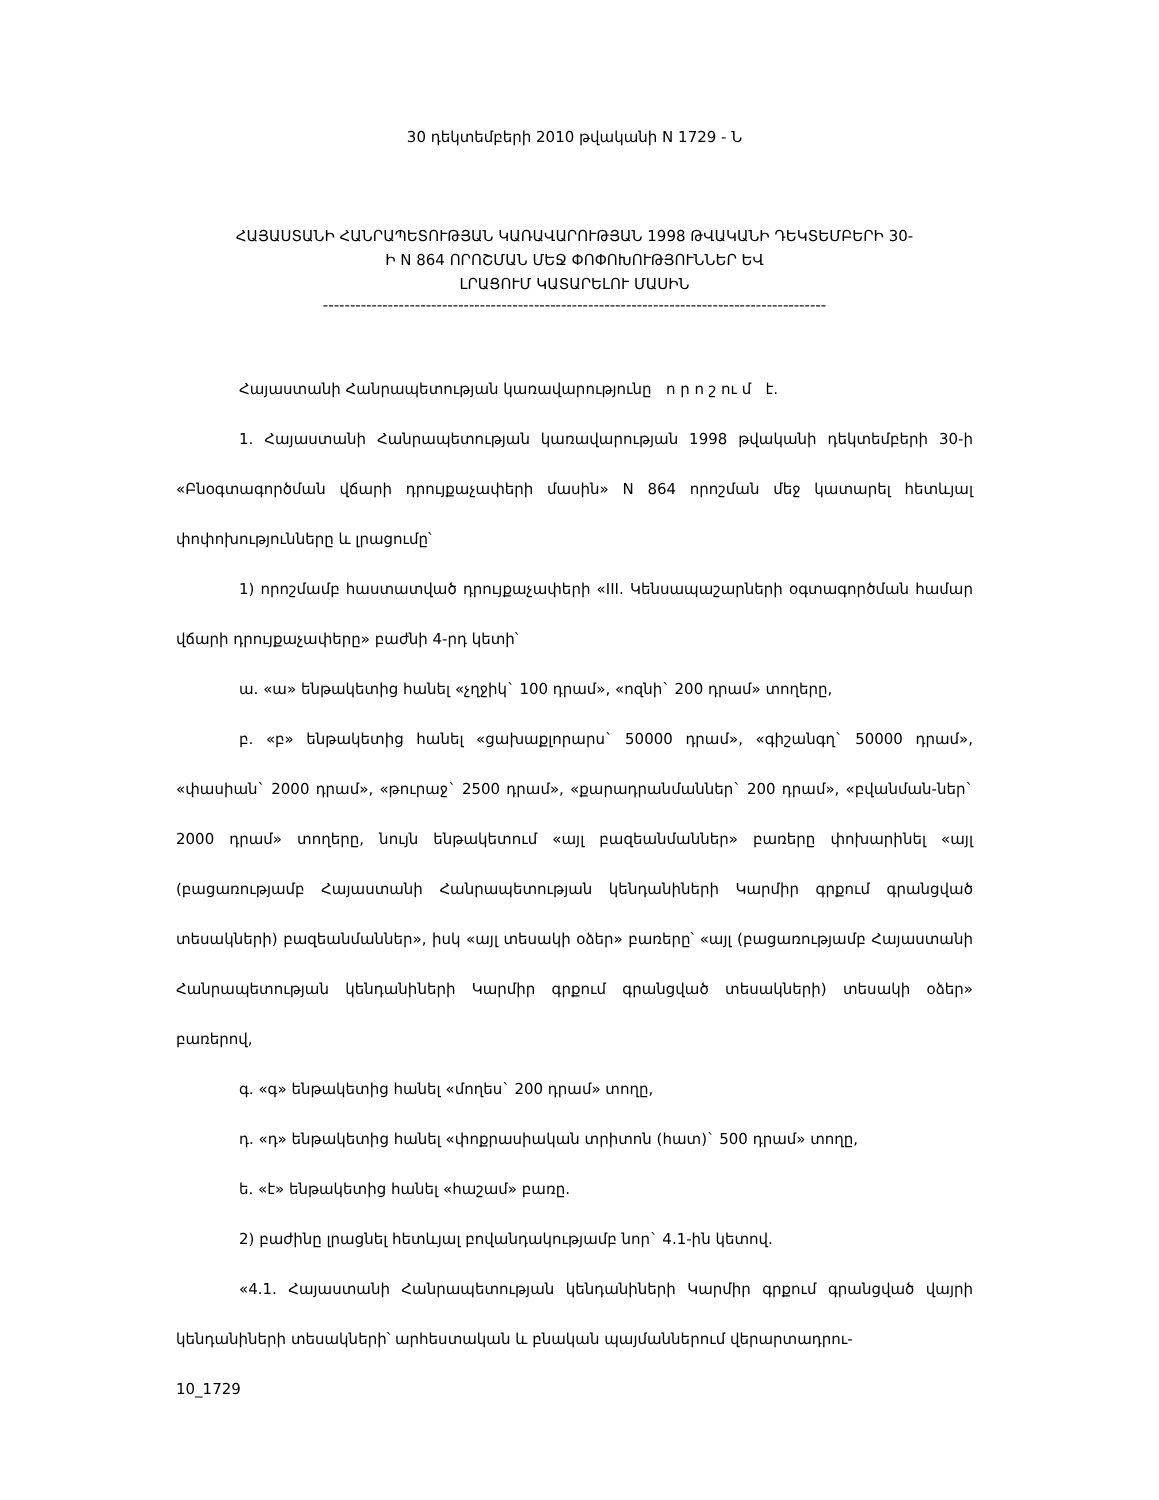30 դեկտեմբերի 2010 թվականի N 1729 - Ն
ՀԱՅԱՍՏԱՆԻ ՀԱՆՐԱՊԵՏՈՒԹՅԱՆ ԿԱՌԱՎԱՐՈՒԹՅԱՆ 1998 ԹՎԱԿԱՆԻ ԴԵԿՏԵՄԲԵՐԻ 30-
Ի N 864 ՈՐՈՇՄԱՆ ՄԵՋ ՓՈՓՈԽՈՒԹՅՈՒՆՆԵՐ ԵՎ
ԼՐԱՑՈՒՄ ԿԱՏԱՐԵԼՈՒ ՄԱՍԻՆ
---------------------------------------------------------------------------------------------
Հայաստանի Հանրապետության կառավարությունը ո ր ո շ ու մ է.
1. Հայաստանի Հանրապետության կառավարության 1998 թվականի դեկտեմբերի 30-ի «Բնօգտագործման վճարի դրույքաչափերի մասին» N 864 որոշման մեջ կատարել հետևյալ փոփոխությունները և լրացումը՝
1) որոշմամբ հաստատված դրույքաչափերի «III. Կենսապաշարների օգտագործման համար վճարի դրույքաչափերը» բաժնի 4-րդ կետի՝
ա. «ա» ենթակետից հանել «չղջիկ` 100 դրամ», «ոզնի` 200 դրամ» տողերը,
բ. «բ» ենթակետից հանել «ցախաքլորարս` 50000 դրամ», «գիշանգղ` 50000 դրամ», «փասիան` 2000 դրամ», «թուրաջ` 2500 դրամ», «քարադրանմաններ` 200 դրամ», «բվանման-ներ` 2000 դրամ» տողերը, նույն ենթակետում «այլ բազեանմաններ» բառերը փոխարինել «այլ (բացառությամբ Հայաստանի Հանրապետության կենդանիների Կարմիր գրքում գրանցված տեսակների) բազեանմաններ», իսկ «այլ տեսակի օձեր» բառերը՝ «այլ (բացառությամբ Հայաստանի Հանրապետության կենդանիների Կարմիր գրքում գրանցված տեսակների) տեսակի օձեր» բառերով,
գ. «գ» ենթակետից հանել «մողես` 200 դրամ» տողը,
դ. «դ» ենթակետից հանել «փոքրասիական տրիտոն (հատ)` 500 դրամ» տողը,
ե. «է» ենթակետից հանել «հաշամ» բառը.
2) բաժինը լրացնել հետևյալ բովանդակությամբ նոր` 4.1-ին կետով.
«4.1. Հայաստանի Հանրապետության կենդանիների Կարմիր գրքում գրանցված վայրի կենդանիների տեսակների՝ արհեստական և բնական պայմաններում վերարտադրու-
10_1729